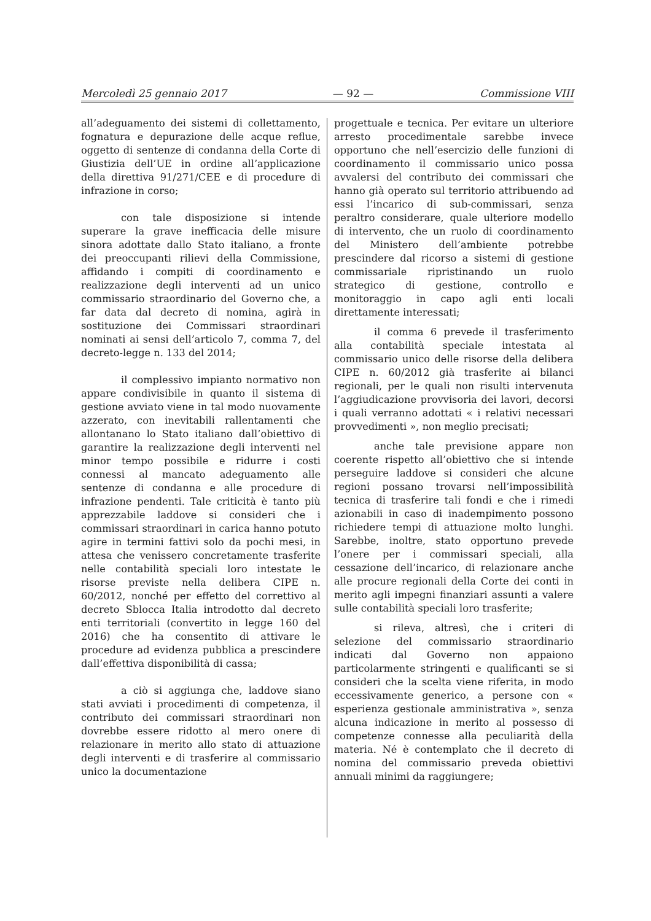Mercoledì 25 gennaio 2017 — 92 — Commissione VIII
all’adeguamento dei sistemi di collettamento, fognatura e depurazione delle acque reflue, oggetto di sentenze di condanna della Corte di Giustizia dell’UE in ordine all’applicazione della direttiva 91/271/CEE e di procedure di infrazione in corso;
con tale disposizione si intende superare la grave inefficacia delle misure sinora adottate dallo Stato italiano, a fronte dei preoccupanti rilievi della Commissione, affidando i compiti di coordinamento e realizzazione degli interventi ad un unico commissario straordinario del Governo che, a far data dal decreto di nomina, agirà in sostituzione dei Commissari straordinari nominati ai sensi dell’articolo 7, comma 7, del decreto-legge n. 133 del 2014;
il complessivo impianto normativo non appare condivisibile in quanto il sistema di gestione avviato viene in tal modo nuovamente azzerato, con inevitabili rallentamenti che allontanano lo Stato italiano dall’obiettivo di garantire la realizzazione degli interventi nel minor tempo possibile e ridurre i costi connessi al mancato adeguamento alle sentenze di condanna e alle procedure di infrazione pendenti. Tale criticità è tanto più apprezzabile laddove si consideri che i commissari straordinari in carica hanno potuto agire in termini fattivi solo da pochi mesi, in attesa che venissero concretamente trasferite nelle contabilità speciali loro intestate le risorse previste nella delibera CIPE n. 60/2012, nonché per effetto del correttivo al decreto Sblocca Italia introdotto dal decreto enti territoriali (convertito in legge 160 del 2016) che ha consentito di attivare le procedure ad evidenza pubblica a prescindere dall’effettiva disponibilità di cassa;
a ciò si aggiunga che, laddove siano stati avviati i procedimenti di competenza, il contributo dei commissari straordinari non dovrebbe essere ridotto al mero onere di relazionare in merito allo stato di attuazione degli interventi e di trasferire al commissario unico la documentazione
progettuale e tecnica. Per evitare un ulteriore arresto procedimentale sarebbe invece opportuno che nell’esercizio delle funzioni di coordinamento il commissario unico possa avvalersi del contributo dei commissari che hanno già operato sul territorio attribuendo ad essi l’incarico di sub-commissari, senza peraltro considerare, quale ulteriore modello di intervento, che un ruolo di coordinamento del Ministero dell’ambiente potrebbe prescindere dal ricorso a sistemi di gestione commissariale ripristinando un ruolo strategico di gestione, controllo e monitoraggio in capo agli enti locali direttamente interessati;
il comma 6 prevede il trasferimento alla contabilità speciale intestata al commissario unico delle risorse della delibera CIPE n. 60/2012 già trasferite ai bilanci regionali, per le quali non risulti intervenuta l’aggiudicazione provvisoria dei lavori, decorsi i quali verranno adottati « i relativi necessari provvedimenti », non meglio precisati;
anche tale previsione appare non coerente rispetto all’obiettivo che si intende perseguire laddove si consideri che alcune regioni possano trovarsi nell’impossibilità tecnica di trasferire tali fondi e che i rimedi azionabili in caso di inadempimento possono richiedere tempi di attuazione molto lunghi. Sarebbe, inoltre, stato opportuno prevede l’onere per i commissari speciali, alla cessazione dell’incarico, di relazionare anche alle procure regionali della Corte dei conti in merito agli impegni finanziari assunti a valere sulle contabilità speciali loro trasferite;
si rileva, altresì, che i criteri di selezione del commissario straordinario indicati dal Governo non appaiono particolarmente stringenti e qualificanti se si consideri che la scelta viene riferita, in modo eccessivamente generico, a persone con « esperienza gestionale amministrativa », senza alcuna indicazione in merito al possesso di competenze connesse alla peculiarità della materia. Né è contemplato che il decreto di nomina del commissario preveda obiettivi annuali minimi da raggiungere;